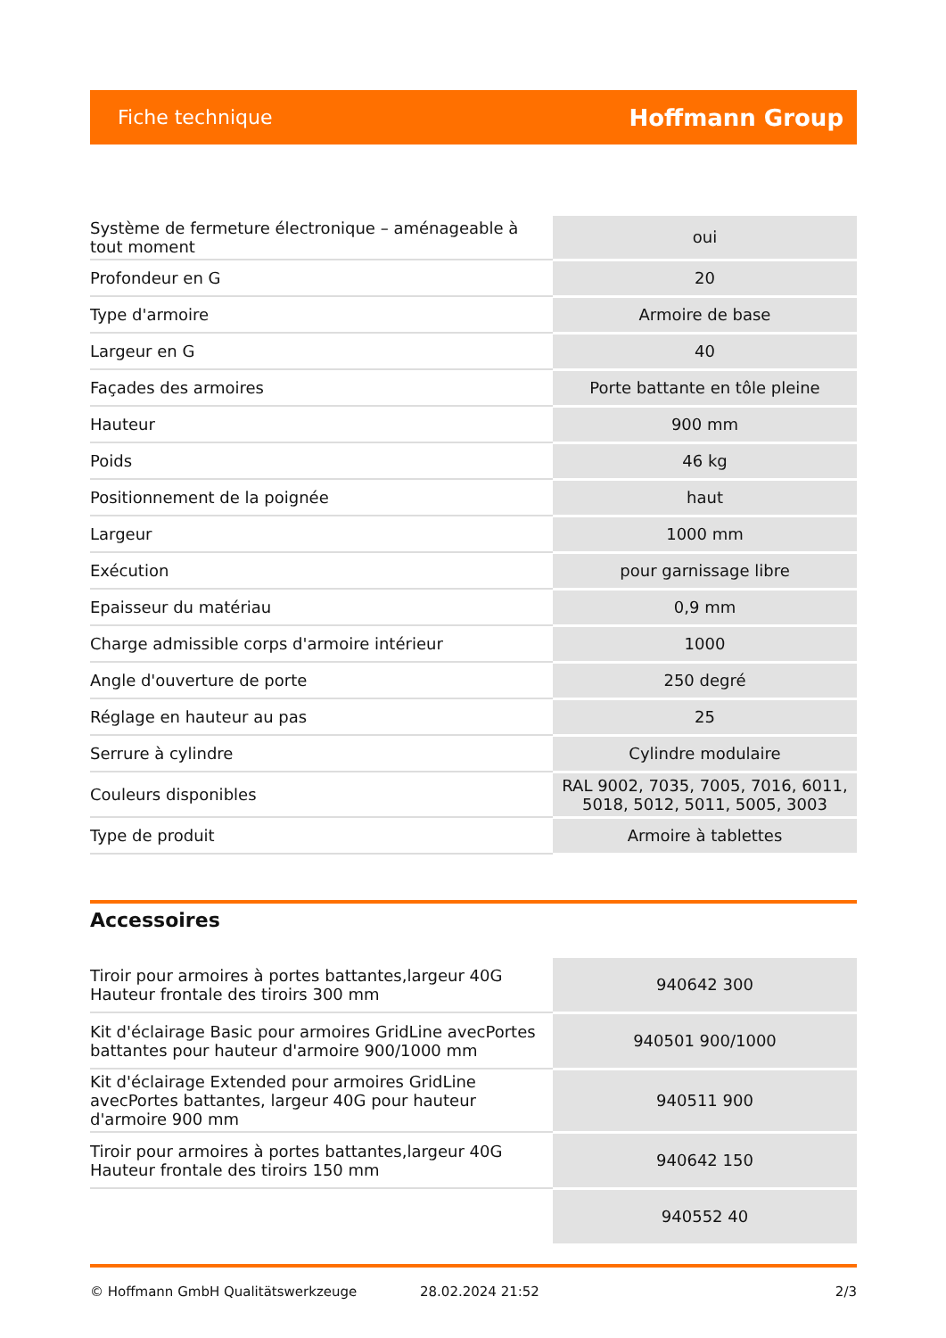Fiche technique Hoffmann Group
| Système de fermeture électronique – aménageable à tout moment | oui |
| Profondeur en G | 20 |
| Type d'armoire | Armoire de base |
| Largeur en G | 40 |
| Façades des armoires | Porte battante en tôle pleine |
| Hauteur | 900 mm |
| Poids | 46 kg |
| Positionnement de la poignée | haut |
| Largeur | 1000 mm |
| Exécution | pour garnissage libre |
| Epaisseur du matériau | 0,9 mm |
| Charge admissible corps d'armoire intérieur | 1000 |
| Angle d'ouverture de porte | 250 degré |
| Réglage en hauteur au pas | 25 |
| Serrure à cylindre | Cylindre modulaire |
| Couleurs disponibles | RAL 9002, 7035, 7005, 7016, 6011, 5018, 5012, 5011, 5005, 3003 |
| Type de produit | Armoire à tablettes |
Accessoires
| Tiroir pour armoires à portes battantes,largeur 40G Hauteur frontale des tiroirs 300 mm | 940642 300 |
| Kit d'éclairage Basic pour armoires GridLine avecPortes battantes pour hauteur d'armoire 900/1000 mm | 940501 900/1000 |
| Kit d'éclairage Extended pour armoires GridLine avecPortes battantes, largeur 40G pour hauteur d'armoire 900 mm | 940511 900 |
| Tiroir pour armoires à portes battantes,largeur 40G Hauteur frontale des tiroirs 150 mm | 940642 150 |
| | 940552 40 |
© Hoffmann GmbH Qualitätswerkzeuge 28.02.2024 21:52 2/3